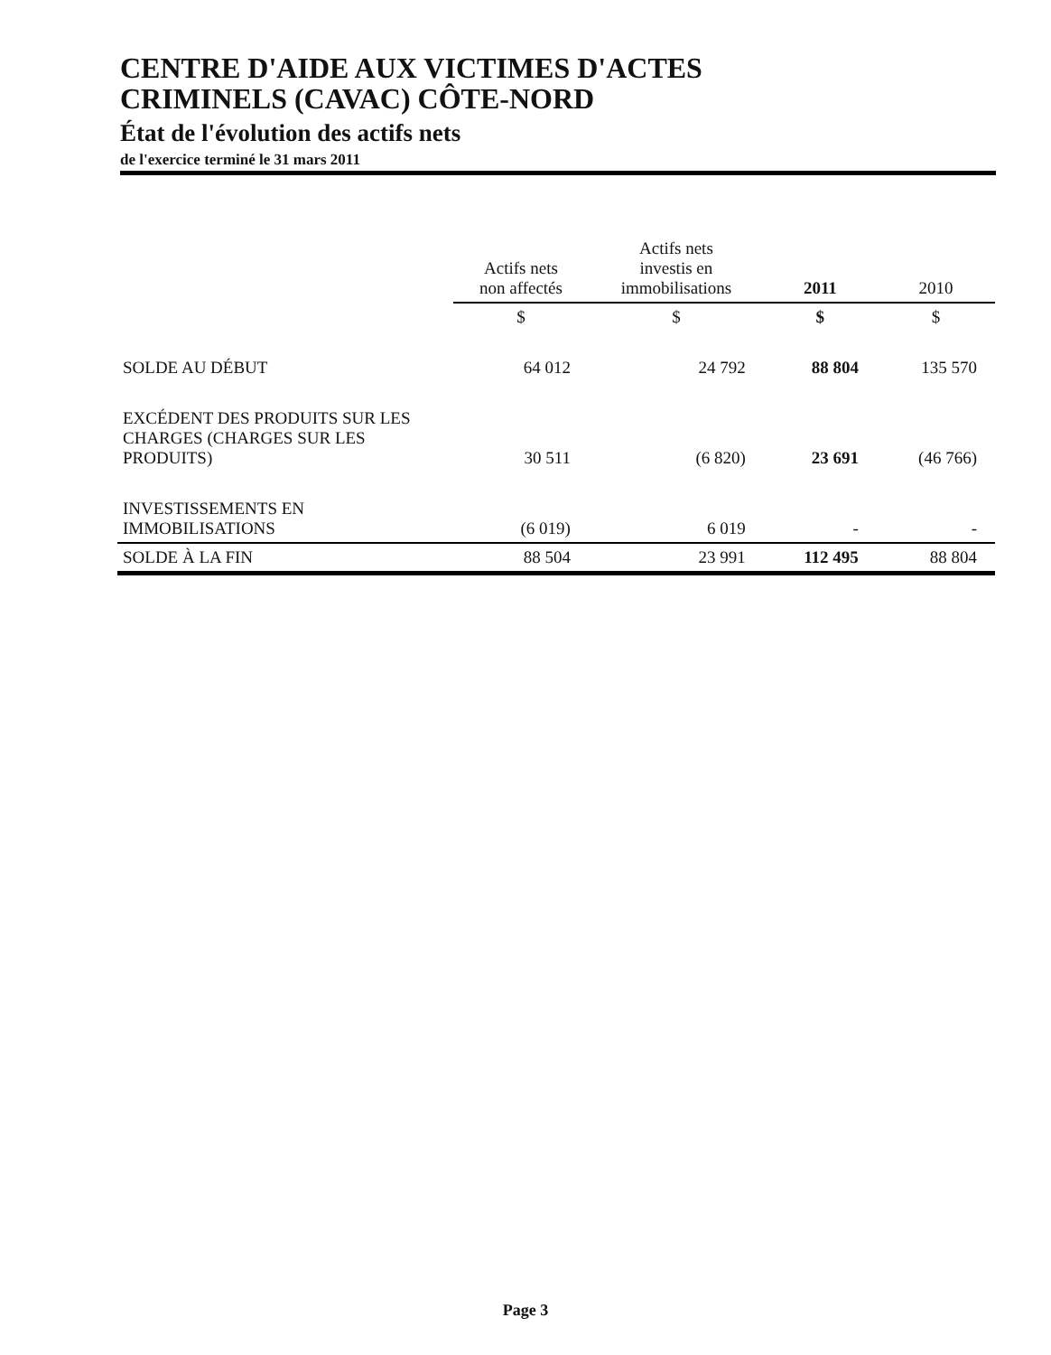CENTRE D'AIDE AUX VICTIMES D'ACTES
CRIMINELS (CAVAC) CÔTE-NORD
État de l'évolution des actifs nets
de l'exercice terminé le 31 mars 2011
| | Actifs nets non affectés | Actifs nets investis en immobilisations | 2011 | 2010 |
| --- | --- | --- | --- | --- |
| | $ | $ | $ | $ |
| SOLDE AU DÉBUT | 64 012 | 24 792 | 88 804 | 135 570 |
| EXCÉDENT DES PRODUITS SUR LES CHARGES (CHARGES SUR LES PRODUITS) | 30 511 | (6 820) | 23 691 | (46 766) |
| INVESTISSEMENTS EN IMMOBILISATIONS | (6 019) | 6 019 | - | - |
| SOLDE À LA FIN | 88 504 | 23 991 | 112 495 | 88 804 |
Page 3